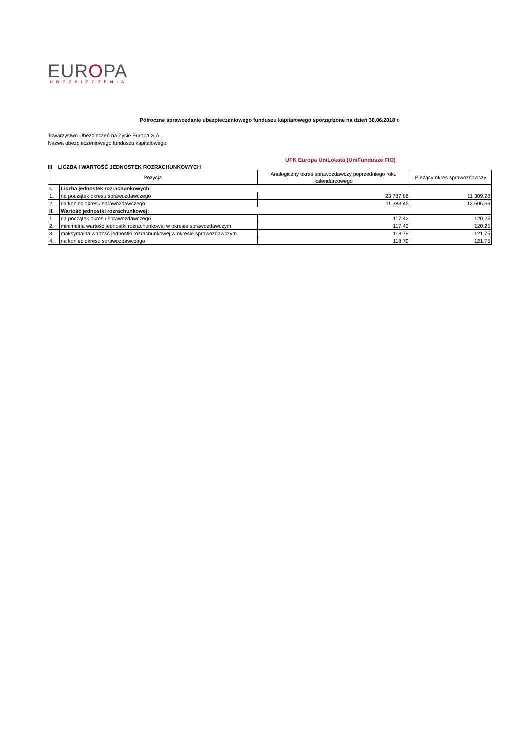EUROPA
UBEZPIECZENIA
Półroczne sprawozdanie ubezpieczeniowego funduszu kapitałowego sporządzone na dzień 30.06.2018 r.
Towarzystwo Ubezpieczeń na Życie Europa S.A.
Nazwa ubezpieczeniowego funduszu kapitałowego:
UFK Europa UniLokata (UniFundusze FIO)
III LICZBA I WARTOŚĆ JEDNOSTEK ROZRACHUNKOWYCH
| Pozycja | | Analogiczny okres sprawozdawczy poprzedniego roku kalendarzowego | Bieżący okres sprawozdawczy |
| --- | --- | --- | --- |
| I. | Liczba jednostek rozrachunkowych: | | |
| 1. | na początek okresu sprawozdawczego | 23 787,86 | 11 309,28 |
| 2. | na koniec okresu sprawozdawczego | 11 383,45 | 12 606,66 |
| II. | Wartość jednostki rozrachunkowej: | | |
| 1. | na początek okresu sprawozdawczego | 117,42 | 120,25 |
| 2. | minimalna wartość jednostki rozrachunkowej w okresie sprawozdawczym | 117,42 | 120,25 |
| 3. | maksymalna wartość jednostki rozrachunkowej w okresie sprawozdawczym | 118,79 | 121,75 |
| 4. | na koniec okresu sprawozdawczego | 118,79 | 121,75 |